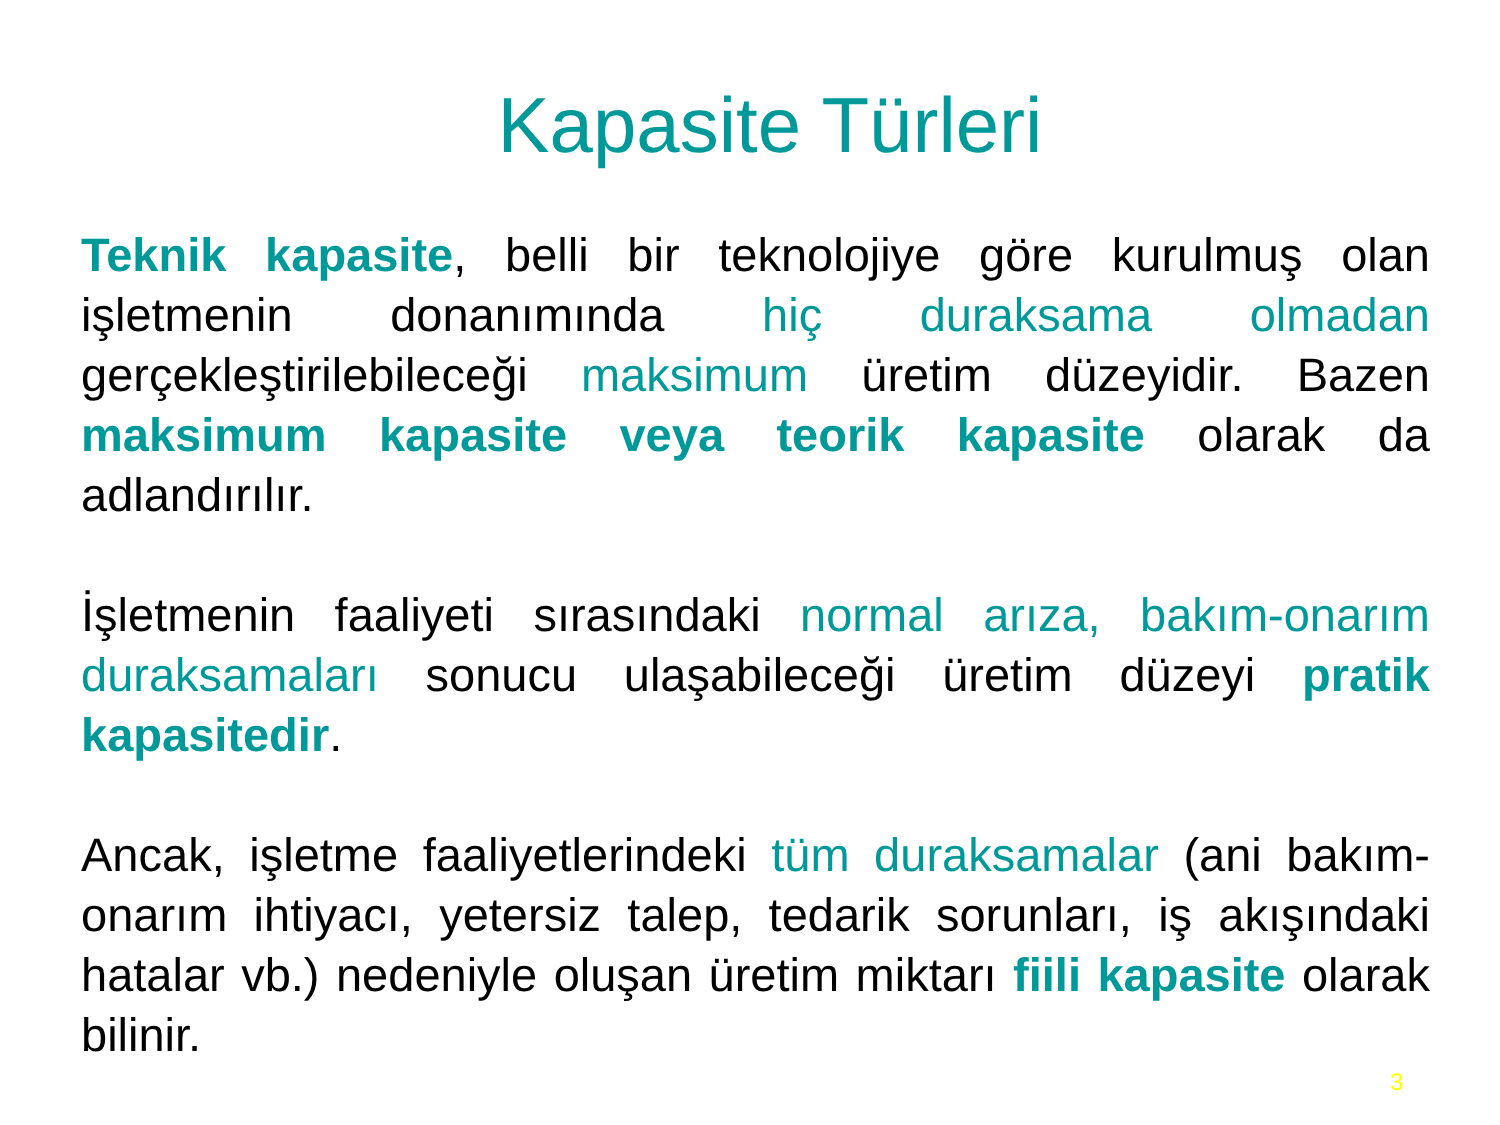Kapasite Türleri
Teknik kapasite, belli bir teknolojiye göre kurulmuş olan işletmenin donanımında hiç duraksama olmadan gerçekleştirilebileceği maksimum üretim düzeyidir. Bazen maksimum kapasite veya teorik kapasite olarak da adlandırılır.
İşletmenin faaliyeti sırasındaki normal arıza, bakım-onarım duraksamaları sonucu ulaşabileceği üretim düzeyi pratik kapasitedir.
Ancak, işletme faaliyetlerindeki tüm duraksamalar (ani bakım-onarım ihtiyacı, yetersiz talep, tedarik sorunları, iş akışındaki hatalar vb.) nedeniyle oluşan üretim miktarı fiili kapasite olarak bilinir.
3